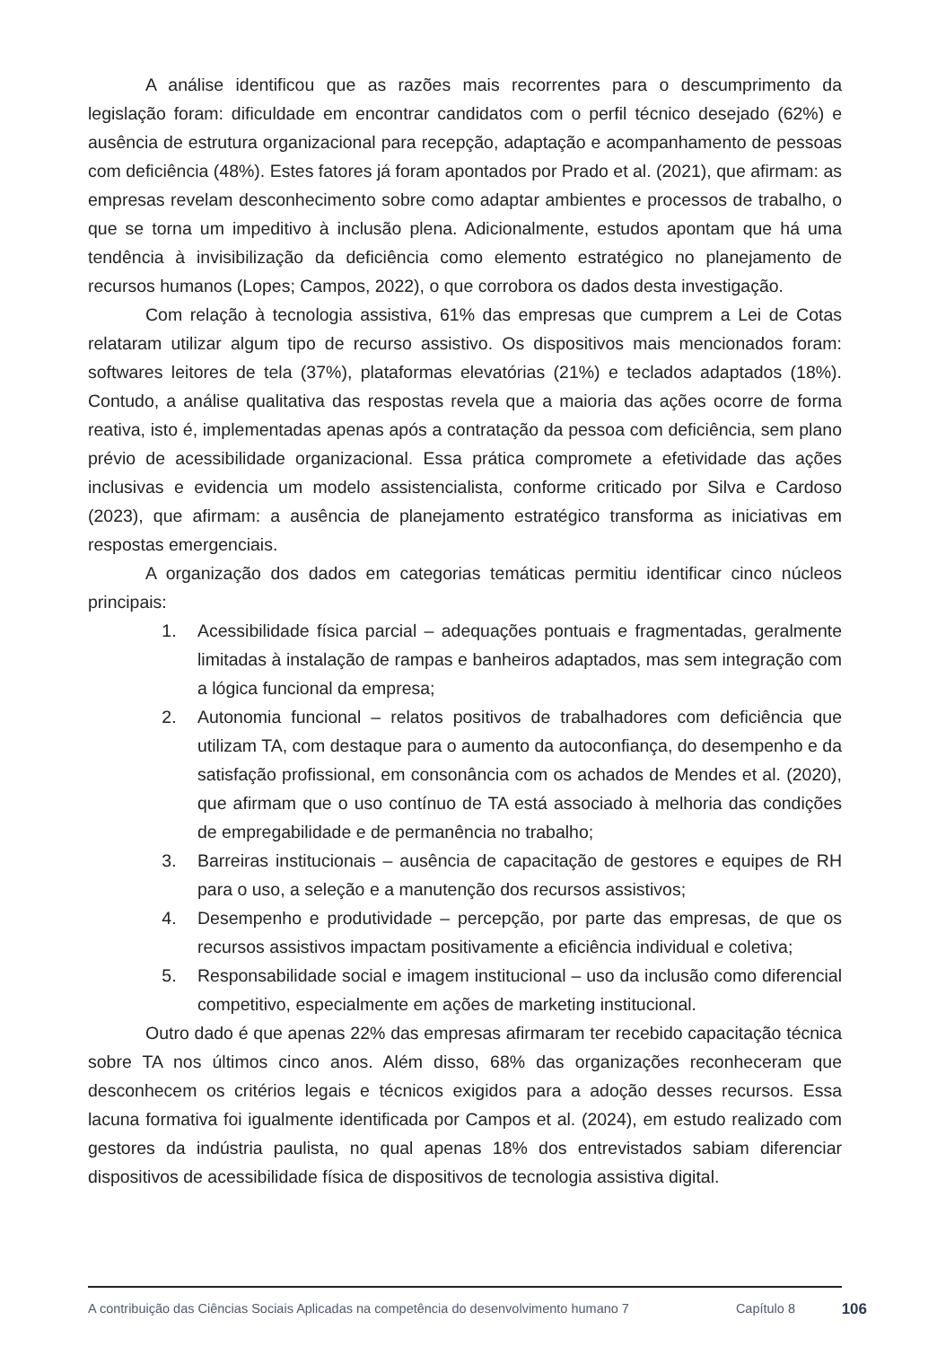A análise identificou que as razões mais recorrentes para o descumprimento da legislação foram: dificuldade em encontrar candidatos com o perfil técnico desejado (62%) e ausência de estrutura organizacional para recepção, adaptação e acompanhamento de pessoas com deficiência (48%). Estes fatores já foram apontados por Prado et al. (2021), que afirmam: as empresas revelam desconhecimento sobre como adaptar ambientes e processos de trabalho, o que se torna um impeditivo à inclusão plena. Adicionalmente, estudos apontam que há uma tendência à invisibilização da deficiência como elemento estratégico no planejamento de recursos humanos (Lopes; Campos, 2022), o que corrobora os dados desta investigação.
Com relação à tecnologia assistiva, 61% das empresas que cumprem a Lei de Cotas relataram utilizar algum tipo de recurso assistivo. Os dispositivos mais mencionados foram: softwares leitores de tela (37%), plataformas elevatórias (21%) e teclados adaptados (18%). Contudo, a análise qualitativa das respostas revela que a maioria das ações ocorre de forma reativa, isto é, implementadas apenas após a contratação da pessoa com deficiência, sem plano prévio de acessibilidade organizacional. Essa prática compromete a efetividade das ações inclusivas e evidencia um modelo assistencialista, conforme criticado por Silva e Cardoso (2023), que afirmam: a ausência de planejamento estratégico transforma as iniciativas em respostas emergenciais.
A organização dos dados em categorias temáticas permitiu identificar cinco núcleos principais:
1. Acessibilidade física parcial – adequações pontuais e fragmentadas, geralmente limitadas à instalação de rampas e banheiros adaptados, mas sem integração com a lógica funcional da empresa;
2. Autonomia funcional – relatos positivos de trabalhadores com deficiência que utilizam TA, com destaque para o aumento da autoconfiança, do desempenho e da satisfação profissional, em consonância com os achados de Mendes et al. (2020), que afirmam que o uso contínuo de TA está associado à melhoria das condições de empregabilidade e de permanência no trabalho;
3. Barreiras institucionais – ausência de capacitação de gestores e equipes de RH para o uso, a seleção e a manutenção dos recursos assistivos;
4. Desempenho e produtividade – percepção, por parte das empresas, de que os recursos assistivos impactam positivamente a eficiência individual e coletiva;
5. Responsabilidade social e imagem institucional – uso da inclusão como diferencial competitivo, especialmente em ações de marketing institucional.
Outro dado é que apenas 22% das empresas afirmaram ter recebido capacitação técnica sobre TA nos últimos cinco anos. Além disso, 68% das organizações reconheceram que desconhecem os critérios legais e técnicos exigidos para a adoção desses recursos. Essa lacuna formativa foi igualmente identificada por Campos et al. (2024), em estudo realizado com gestores da indústria paulista, no qual apenas 18% dos entrevistados sabiam diferenciar dispositivos de acessibilidade física de dispositivos de tecnologia assistiva digital.
A contribuição das Ciências Sociais Aplicadas na competência do desenvolvimento humano 7
Capítulo 8
106